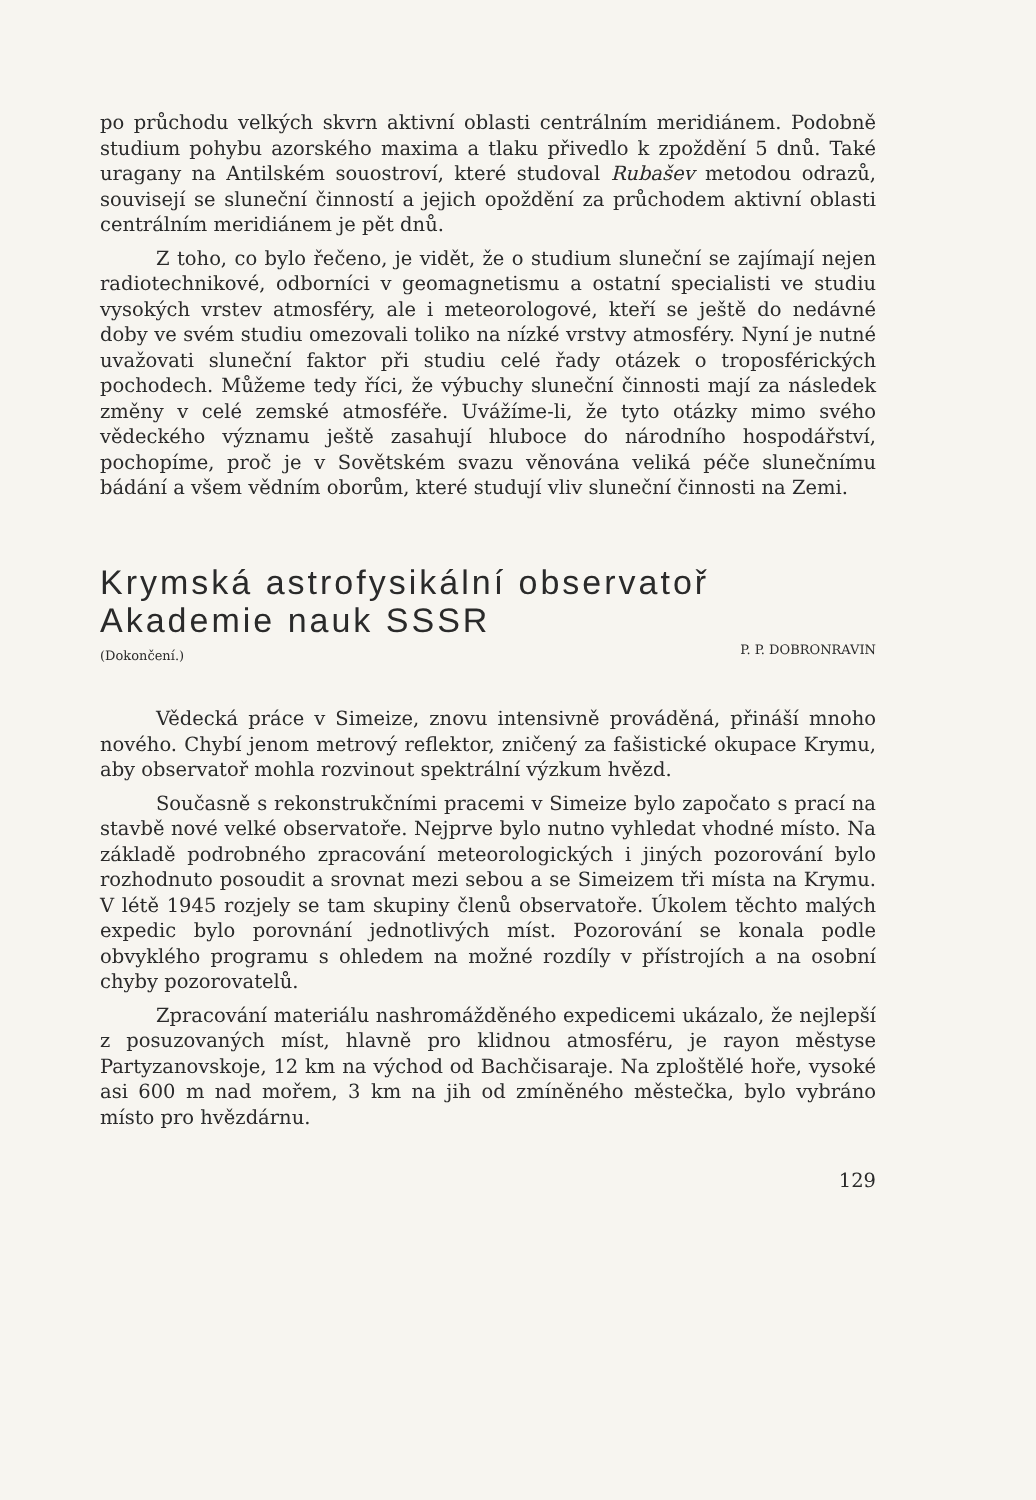po průchodu velkých skvrn aktivní oblasti centrálním meridiánem. Podobně studium pohybu azorského maxima a tlaku přivedlo k zpoždění 5 dnů. Také uragany na Antilském souostroví, které studoval Rubašev metodou odrazů, souvisejí se sluneční činností a jejich opoždění za průchodem aktivní oblasti centrálním meridiánem je pět dnů.
Z toho, co bylo řečeno, je vidět, že o studium sluneční se zajímají nejen radiotechnikové, odborníci v geomagnetismu a ostatní specialisti ve studiu vysokých vrstev atmosféry, ale i meteorologové, kteří se ještě do nedávné doby ve svém studiu omezovali toliko na nízké vrstvy atmosféry. Nyní je nutné uvažovati sluneční faktor při studiu celé řady otázek o troposférických pochodech. Můžeme tedy říci, že výbuchy sluneční činnosti mají za následek změny v celé zemské atmosféře. Uvážíme-li, že tyto otázky mimo svého vědeckého významu ještě zasahují hluboce do národního hospodářství, pochopíme, proč je v Sovětském svazu věnována veliká péče slunečnímu bádání a všem vědním oborům, které studují vliv sluneční činnosti na Zemi.
Krymská astrofysikální observatoř
Akademie nauk SSSR
(Dokončení.) P. P. DOBRONRAVIN
Vědecká práce v Simeize, znovu intensivně prováděná, přináší mnoho nového. Chybí jenom metrový reflektor, zničený za fašistické okupace Krymu, aby observatoř mohla rozvinout spektrální výzkum hvězd.
Současně s rekonstrukčními pracemi v Simeize bylo započato s prací na stavbě nové velké observatoře. Nejprve bylo nutno vyhledat vhodné místo. Na základě podrobného zpracování meteorologických i jiných pozorování bylo rozhodnuto posoudit a srovnat mezi sebou a se Simeizem tři místa na Krymu. V létě 1945 rozjely se tam skupiny členů observatoře. Úkolem těchto malých expedic bylo porovnání jednotlivých míst. Pozorování se konala podle obvyklého programu s ohledem na možné rozdíly v přístrojích a na osobní chyby pozorovatelů.
Zpracování materiálu nashromážděného expedicemi ukázalo, že nejlepší z posuzovaných míst, hlavně pro klidnou atmosféru, je rayon městyse Partyzanovskoje, 12 km na východ od Bachčisaraje. Na zploštělé hoře, vysoké asi 600 m nad mořem, 3 km na jih od zmíněného městečka, bylo vybráno místo pro hvězdárnu.
129